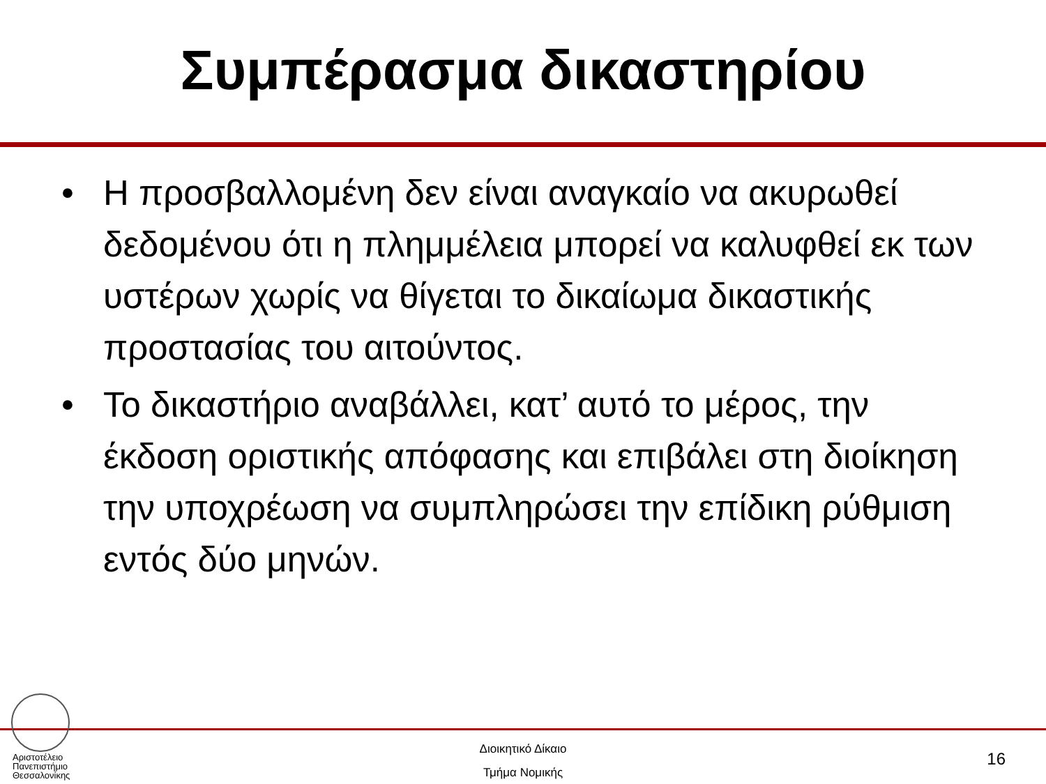Συμπέρασμα δικαστηρίου
• Η προσβαλλομένη δεν είναι αναγκαίο να ακυρωθεί δεδομένου ότι η πλημμέλεια μπορεί να καλυφθεί εκ των υστέρων χωρίς να θίγεται το δικαίωμα δικαστικής προστασίας του αιτούντος.
• Το δικαστήριο αναβάλλει, κατ’ αυτό το μέρος, την έκδοση οριστικής απόφασης και επιβάλει στη διοίκηση την υποχρέωση να συμπληρώσει την επίδικη ρύθμιση εντός δύο μηνών.
Αριστοτέλειο
Πανεπιστήμιο
Θεσσαλονίκης
Διοικητικό Δίκαιο
Τμήμα Νομικής
16